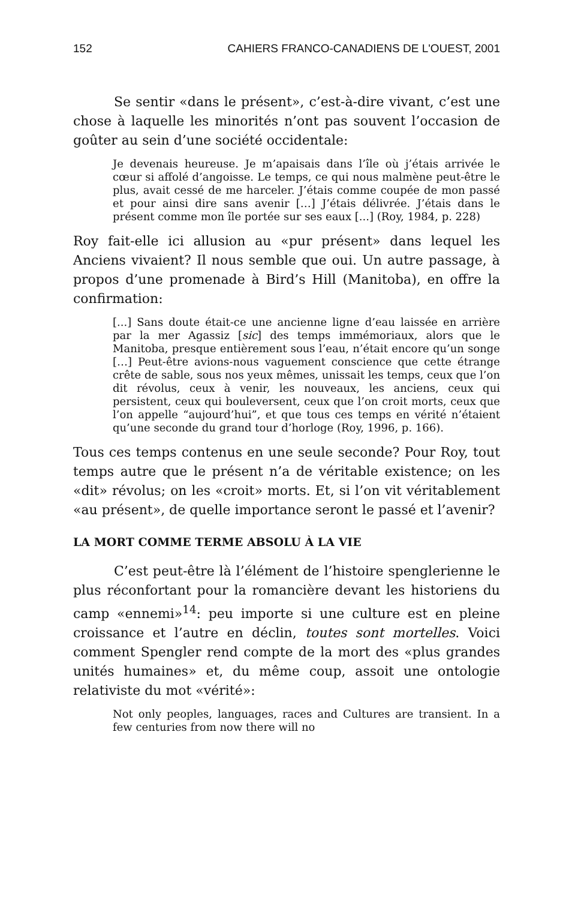152 CAHIERS FRANCO-CANADIENS DE L'OUEST, 2001
Se sentir «dans le présent», c’est-à-dire vivant, c’est une chose à laquelle les minorités n’ont pas souvent l’occasion de goûter au sein d’une société occidentale:
Je devenais heureuse. Je m’apaisais dans l’île où j’étais arrivée le cœur si affolé d’angoisse. Le temps, ce qui nous malmène peut-être le plus, avait cessé de me harceler. J’étais comme coupée de mon passé et pour ainsi dire sans avenir […] J’étais délivrée. J’étais dans le présent comme mon île portée sur ses eaux [...] (Roy, 1984, p. 228)
Roy fait-elle ici allusion au «pur présent» dans lequel les Anciens vivaient? Il nous semble que oui. Un autre passage, à propos d’une promenade à Bird’s Hill (Manitoba), en offre la confirmation:
[...] Sans doute était-ce une ancienne ligne d’eau laissée en arrière par la mer Agassiz [sic] des temps immémoriaux, alors que le Manitoba, presque entièrement sous l’eau, n’était encore qu’un songe […] Peut-être avions-nous vaguement conscience que cette étrange crête de sable, sous nos yeux mêmes, unissait les temps, ceux que l’on dit révolus, ceux à venir, les nouveaux, les anciens, ceux qui persistent, ceux qui bouleversent, ceux que l’on croit morts, ceux que l’on appelle “aujourd’hui”, et que tous ces temps en vérité n’étaient qu’une seconde du grand tour d’horloge (Roy, 1996, p. 166).
Tous ces temps contenus en une seule seconde? Pour Roy, tout temps autre que le présent n’a de véritable existence; on les «dit» révolus; on les «croit» morts. Et, si l’on vit véritablement «au présent», de quelle importance seront le passé et l’avenir?
LA MORT COMME TERME ABSOLU À LA VIE
C’est peut-être là l’élément de l’histoire spenglerienne le plus réconfortant pour la romancière devant les historiens du camp «ennemi»<sup>14</sup>: peu importe si une culture est en pleine croissance et l’autre en déclin, toutes sont mortelles. Voici comment Spengler rend compte de la mort des «plus grandes unités humaines» et, du même coup, assoit une ontologie relativiste du mot «vérité»:
Not only peoples, languages, races and Cultures are transient. In a few centuries from now there will no